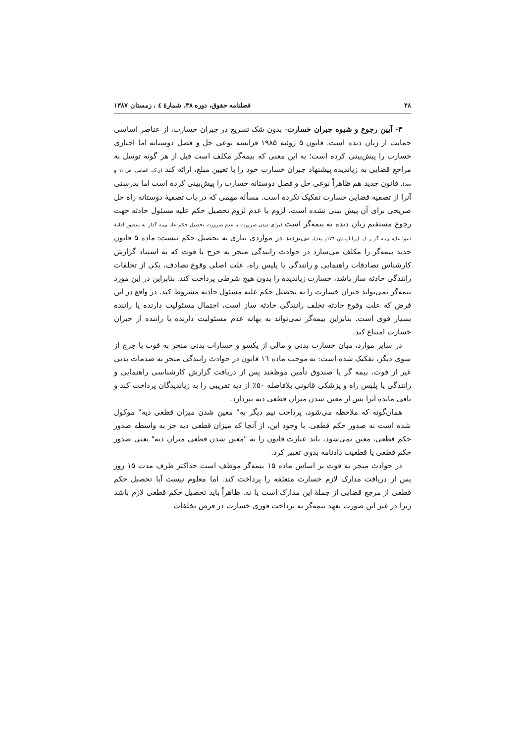۴۸ فصلنامه حقوق، دوره ۳۸، شمارهٔ ٤ ، زمستان ۱۳۸۷
۳- آیین رجوع و شیوه جبران خسارت- بدون شک تسریع در جبران خسارت، از عناصر اساسی حمایت از زیان دیده است. قانون ۵ ژوئیه ۱۹۸۵ فرانسه نوعی حل و فصل دوستانه اما اجباری خسارت را پیش‌بینی کرده است؛ به این معنی که بیمه‌گر مکلف است قبل از هر گونه توسل به مراجع قضایی به زیاندیده پیشنهاد جبران خسارت خود را با تعیین مبلغ، ارائه کند (ر.ک. غمامی، ص ٦١ و بعد). قانون جدید هم ظاهراً نوعی حل و فصل دوستانه خسارت را پیش‌بینی کرده است اما بدرستی آنرا از تصفیه قضایی خسارت تفکیک نکرده است. مسأله مهمی که در باب تصفیهٔ دوستانه راه حل صریحی برای آن پیش بینی نشده است، لزوم یا عدم لزوم تحصیل حکم علیه مسئول حادثه جهت رجوع مستقیم زیان دیده به بیمه‌گر است (برای دیدن ضرورت یا عدم ضرورت تحصیل حکم عله بیمه گذار به منضور اقامهٔ دعوا علیه بیمه گر ر.ک. ایزانلو، ش ۱۷٦و بعد). بی‌تردید در مواردی نیازی به تحصیل حکم نیست: ماده ۵ قانون جدید بیمه‌گر را مکلف می‌سازد در حوادث رانندگی منجر به جرح یا فوت که به استناد گزارش کارشناس تصادفات راهنمایی و رانندگی یا پلیس راه، علت اصلی وقوع تصادف، یکی از تخلفات رانندگی حادثه ساز باشد، خسارت زیاندیده را بدون هیچ شرطی پرداخت کند. بنابراین در این مورد بیمه‌گر نمی‌تواند جبران خسارت را به تحصیل حکم علیه مسئول حادثه مشروط کند. در واقع در این فرض که علت وقوع حادثه تخلف رانندگی حادثه ساز است، احتمال مسئولیت دارنده یا راننده بسیار قوی است. بنابراین بیمه‌گر نمی‌تواند به بهانه عدم مسئولیت دارنده یا راننده از جبران خسارت امتناع کند.
در سایر موارد، میان خسارت بدنی و مالی از یکسو و خسارات بدنی منجر به فوت یا جرج از سوی دیگر، تفکیک شده است: به موجب ماده ۱٦ قانون در حوادث رانندگی منجر به صدمات بدنی غیر از فوت، بیمه گر یا صندوق تأمین موظفند پس از دریافت گزارش کارشناسی راهنمایی و رانندگی یا پلیس راه و پزشکی قانونی بلافاصله ۵۰٪ از دیه تقریبی را به زیاندیدگان پرداخت کند و باقی مانده آنرا پس از معین شدن میزان قطعی دیه بپردازد.
همان‌گونه که ملاحظه می‌شود، پرداخت نیم دیگر به" معین شدن میزان قطعی دیه" موکول شده است نه صدور حکم قطعی. با وجود این، از آنجا که میزان قطعی دیه جز به واسطه صدور حکم قطعی، معین نمی‌شود، باید عبارت قانون را به "معین شدن قطعی میزان دیه" یعنی صدور حکم قطعی یا قطعیت دادنامه بدوی تعبیر کرد.
در حوادث منجر به فوت بر اساس ماده ۱۵ بیمه‌گر موظف است حداکثر ظرف مدت ۱۵ روز پس از دریافت مدارک لازم خسارت متعلقه را پرداخت کند. اما معلوم نیست آیا تحصیل حکم قطعی از مرجع قضایی از جملهٔ این مدارک است یا نه. ظاهراً باید تحصیل حکم قطعی لازم باشد زیرا در غیر این صورت تعهد بیمه‌گر به پرداخت فوری خسارت در فرض تخلفات